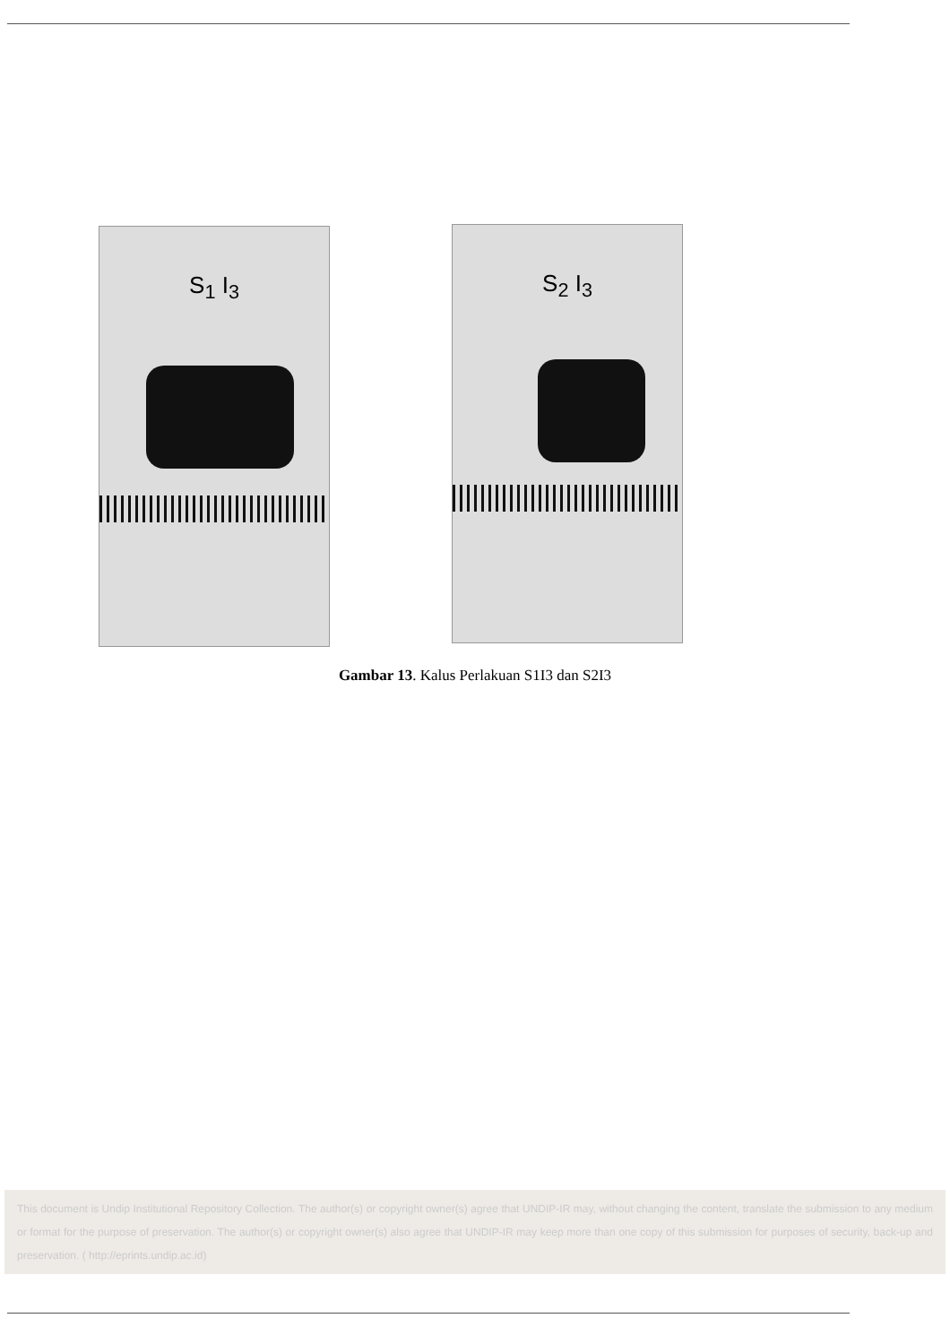S<sub>1</sub> I<sub>3</sub> S<sub>2</sub> I<sub>3</sub>
Gambar 13. Kalus Perlakuan S1I3 dan S2I3
This document is Undip Institutional Repository Collection. The author(s) or copyright owner(s) agree that UNDIP-IR may, without changing the content, translate the submission to any medium or format for the purpose of preservation. The author(s) or copyright owner(s) also agree that UNDIP-IR may keep more than one copy of this submission for purposes of security, back-up and preservation. ( http://eprints.undip.ac.id)